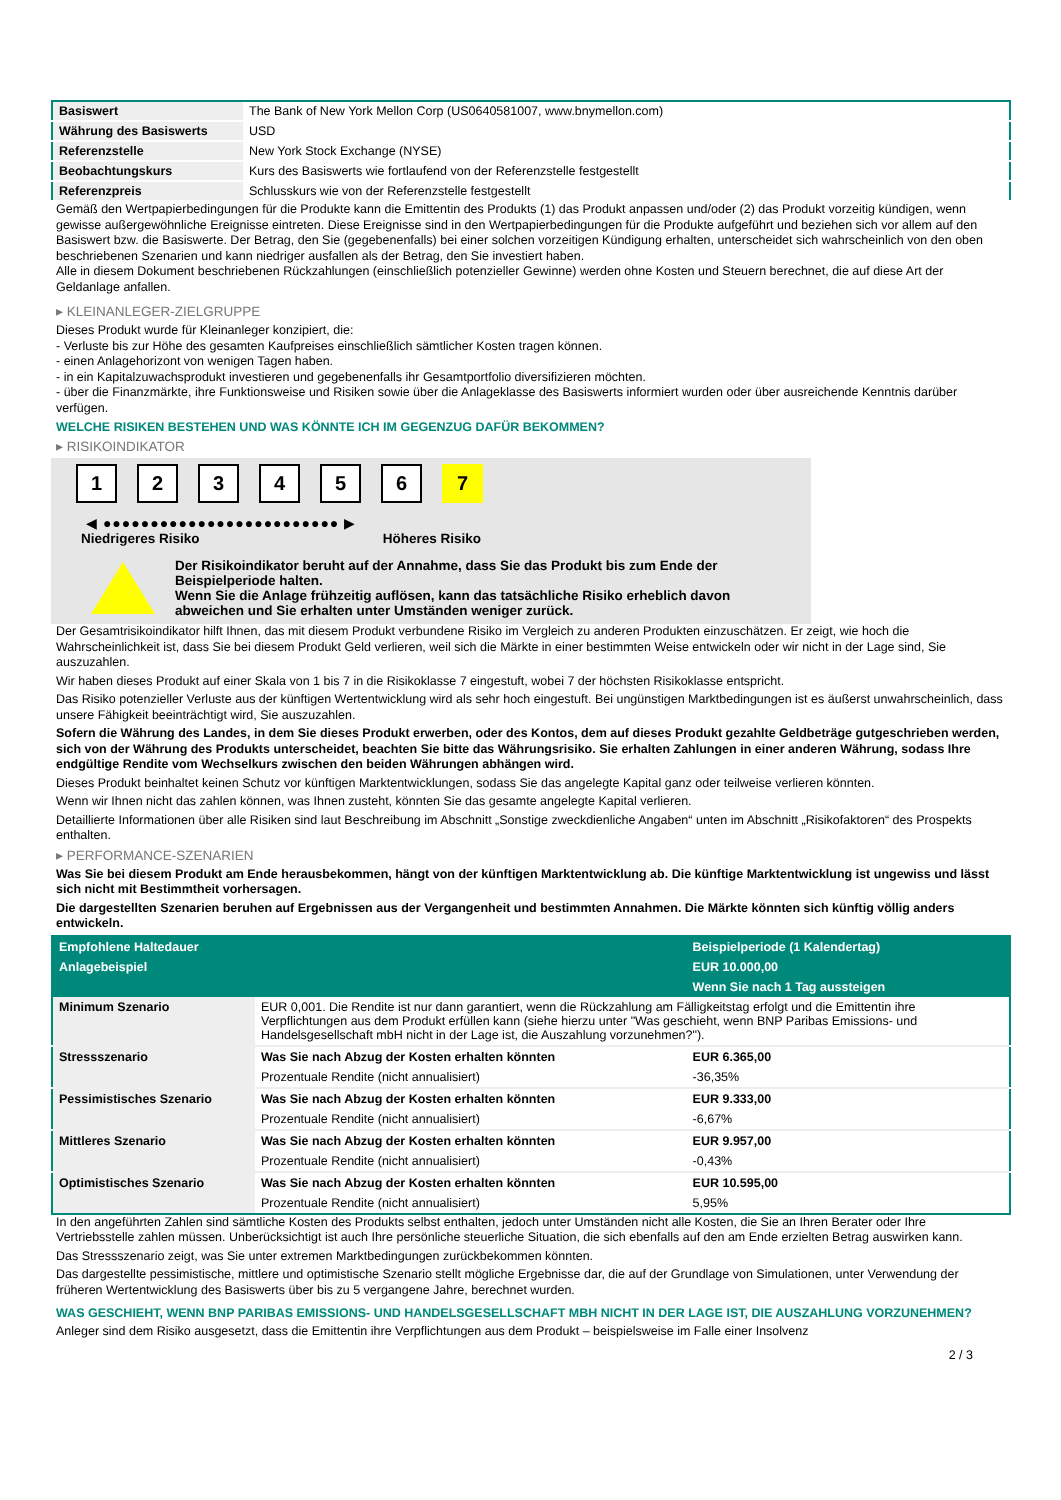| Basiswert | The Bank of New York Mellon Corp (US0640581007, www.bnymellon.com) |
| Währung des Basiswerts | USD |
| Referenzstelle | New York Stock Exchange (NYSE) |
| Beobachtungskurs | Kurs des Basiswerts wie fortlaufend von der Referenzstelle festgestellt |
| Referenzpreis | Schlusskurs wie von der Referenzstelle festgestellt |
Gemäß den Wertpapierbedingungen für die Produkte kann die Emittentin des Produkts (1) das Produkt anpassen und/oder (2) das Produkt vorzeitig kündigen, wenn gewisse außergewöhnliche Ereignisse eintreten. Diese Ereignisse sind in den Wertpapierbedingungen für die Produkte aufgeführt und beziehen sich vor allem auf den Basiswert bzw. die Basiswerte. Der Betrag, den Sie (gegebenenfalls) bei einer solchen vorzeitigen Kündigung erhalten, unterscheidet sich wahrscheinlich von den oben beschriebenen Szenarien und kann niedriger ausfallen als der Betrag, den Sie investiert haben.
Alle in diesem Dokument beschriebenen Rückzahlungen (einschließlich potenzieller Gewinne) werden ohne Kosten und Steuern berechnet, die auf diese Art der Geldanlage anfallen.
▸ KLEINANLEGER-ZIELGRUPPE
Dieses Produkt wurde für Kleinanleger konzipiert, die:
- Verluste bis zur Höhe des gesamten Kaufpreises einschließlich sämtlicher Kosten tragen können.
- einen Anlagehorizont von wenigen Tagen haben.
- in ein Kapitalzuwachsprodukt investieren und gegebenenfalls ihr Gesamtportfolio diversifizieren möchten.
- über die Finanzmärkte, ihre Funktionsweise und Risiken sowie über die Anlageklasse des Basiswerts informiert wurden oder über ausreichende Kenntnis darüber verfügen.
WELCHE RISIKEN BESTEHEN UND WAS KÖNNTE ICH IM GEGENZUG DAFÜR BEKOMMEN?
▸ RISIKOINDIKATOR
1 2 3 4 5 6 7
◀ ●●●●●●●●●●●●●●●●●●●●●●●●● ▶
Niedrigeres Risiko Höheres Risiko
Der Risikoindikator beruht auf der Annahme, dass Sie das Produkt bis zum Ende der Beispielperiode halten.
Wenn Sie die Anlage frühzeitig auflösen, kann das tatsächliche Risiko erheblich davon abweichen und Sie erhalten unter Umständen weniger zurück.
Der Gesamtrisikoindikator hilft Ihnen, das mit diesem Produkt verbundene Risiko im Vergleich zu anderen Produkten einzuschätzen. Er zeigt, wie hoch die Wahrscheinlichkeit ist, dass Sie bei diesem Produkt Geld verlieren, weil sich die Märkte in einer bestimmten Weise entwickeln oder wir nicht in der Lage sind, Sie auszuzahlen.
Wir haben dieses Produkt auf einer Skala von 1 bis 7 in die Risikoklasse 7 eingestuft, wobei 7 der höchsten Risikoklasse entspricht.
Das Risiko potenzieller Verluste aus der künftigen Wertentwicklung wird als sehr hoch eingestuft. Bei ungünstigen Marktbedingungen ist es äußerst unwahrscheinlich, dass unsere Fähigkeit beeinträchtigt wird, Sie auszuzahlen.
Sofern die Währung des Landes, in dem Sie dieses Produkt erwerben, oder des Kontos, dem auf dieses Produkt gezahlte Geldbeträge gutgeschrieben werden, sich von der Währung des Produkts unterscheidet, beachten Sie bitte das Währungsrisiko. Sie erhalten Zahlungen in einer anderen Währung, sodass Ihre endgültige Rendite vom Wechselkurs zwischen den beiden Währungen abhängen wird.
Dieses Produkt beinhaltet keinen Schutz vor künftigen Marktentwicklungen, sodass Sie das angelegte Kapital ganz oder teilweise verlieren könnten.
Wenn wir Ihnen nicht das zahlen können, was Ihnen zusteht, könnten Sie das gesamte angelegte Kapital verlieren.
Detaillierte Informationen über alle Risiken sind laut Beschreibung im Abschnitt „Sonstige zweckdienliche Angaben“ unten im Abschnitt „Risikofaktoren“ des Prospekts enthalten.
▸ PERFORMANCE-SZENARIEN
Was Sie bei diesem Produkt am Ende herausbekommen, hängt von der künftigen Marktentwicklung ab. Die künftige Marktentwicklung ist ungewiss und lässt sich nicht mit Bestimmtheit vorhersagen.
Die dargestellten Szenarien beruhen auf Ergebnissen aus der Vergangenheit und bestimmten Annahmen. Die Märkte könnten sich künftig völlig anders entwickeln.
| Empfohlene Haltedauer | | Beispielperiode (1 Kalendertag) |
| --- | --- | --- |
| Anlagebeispiel | | EUR 10.000,00 |
| | | Wenn Sie nach 1 Tag aussteigen |
| Minimum Szenario | EUR 0,001. Die Rendite ist nur dann garantiert, wenn die Rückzahlung am Fälligkeitstag erfolgt und die Emittentin ihre Verpflichtungen aus dem Produkt erfüllen kann (siehe hierzu unter "Was geschieht, wenn BNP Paribas Emissions- und Handelsgesellschaft mbH nicht in der Lage ist, die Auszahlung vorzunehmen?"). | |
| Stressszenario | Was Sie nach Abzug der Kosten erhalten könnten | EUR 6.365,00 |
| | Prozentuale Rendite (nicht annualisiert) | -36,35% |
| Pessimistisches Szenario | Was Sie nach Abzug der Kosten erhalten könnten | EUR 9.333,00 |
| | Prozentuale Rendite (nicht annualisiert) | -6,67% |
| Mittleres Szenario | Was Sie nach Abzug der Kosten erhalten könnten | EUR 9.957,00 |
| | Prozentuale Rendite (nicht annualisiert) | -0,43% |
| Optimistisches Szenario | Was Sie nach Abzug der Kosten erhalten könnten | EUR 10.595,00 |
| | Prozentuale Rendite (nicht annualisiert) | 5,95% |
In den angeführten Zahlen sind sämtliche Kosten des Produkts selbst enthalten, jedoch unter Umständen nicht alle Kosten, die Sie an Ihren Berater oder Ihre Vertriebsstelle zahlen müssen. Unberücksichtigt ist auch Ihre persönliche steuerliche Situation, die sich ebenfalls auf den am Ende erzielten Betrag auswirken kann.
Das Stressszenario zeigt, was Sie unter extremen Marktbedingungen zurückbekommen könnten.
Das dargestellte pessimistische, mittlere und optimistische Szenario stellt mögliche Ergebnisse dar, die auf der Grundlage von Simulationen, unter Verwendung der früheren Wertentwicklung des Basiswerts über bis zu 5 vergangene Jahre, berechnet wurden.
WAS GESCHIEHT, WENN BNP PARIBAS EMISSIONS- UND HANDELSGESELLSCHAFT MBH NICHT IN DER LAGE IST, DIE AUSZAHLUNG VORZUNEHMEN?
Anleger sind dem Risiko ausgesetzt, dass die Emittentin ihre Verpflichtungen aus dem Produkt – beispielsweise im Falle einer Insolvenz
2 / 3